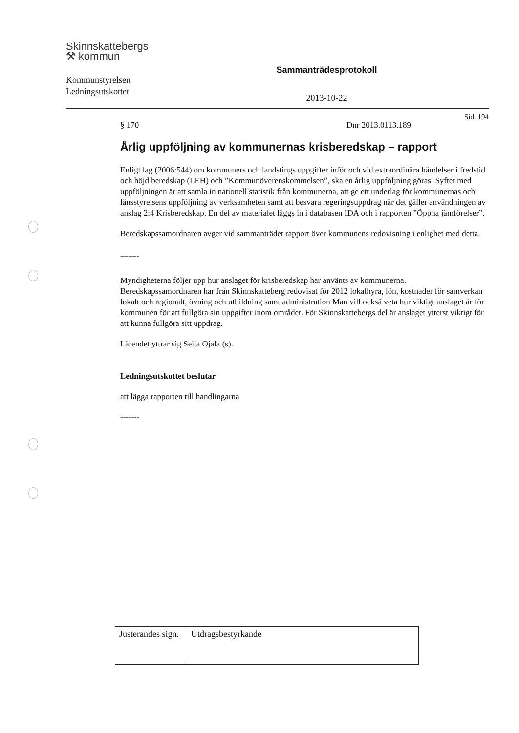Skinnskattebergs
⚒ kommun
Kommunstyrelsen
Ledningsutskottet
Sammanträdesprotokoll
2013-10-22
Sid. 194
§ 170 Dnr 2013.0113.189
Årlig uppföljning av kommunernas krisberedskap – rapport
Enligt lag (2006:544) om kommuners och landstings uppgifter inför och vid extraordinära händelser i fredstid och höjd beredskap (LEH) och ”Kommunöverenskommelsen”, ska en årlig uppföljning göras. Syftet med uppföljningen är att samla in nationell statistik från kommunerna, att ge ett underlag för kommunernas och länsstyrelsens uppföljning av verksamheten samt att besvara regeringsuppdrag när det gäller användningen av anslag 2:4 Krisberedskap. En del av materialet läggs in i databasen IDA och i rapporten ”Öppna jämförelser”.
Beredskapssamordnaren avger vid sammanträdet rapport över kommunens redovisning i enlighet med detta.
-------
Myndigheterna följer upp hur anslaget för krisberedskap har använts av kommunerna. Beredskapssamordnaren har från Skinnskatteberg redovisat för 2012 lokalhyra, lön, kostnader för samverkan lokalt och regionalt, övning och utbildning samt administration Man vill också veta hur viktigt anslaget är för kommunen för att fullgöra sin uppgifter inom området. För Skinnskattebergs del är anslaget ytterst viktigt för att kunna fullgöra sitt uppdrag.
I ärendet yttrar sig Seija Ojala (s).
Ledningsutskottet beslutar
att lägga rapporten till handlingarna
-------
| Justerandes sign. | Utdragsbestyrkande |